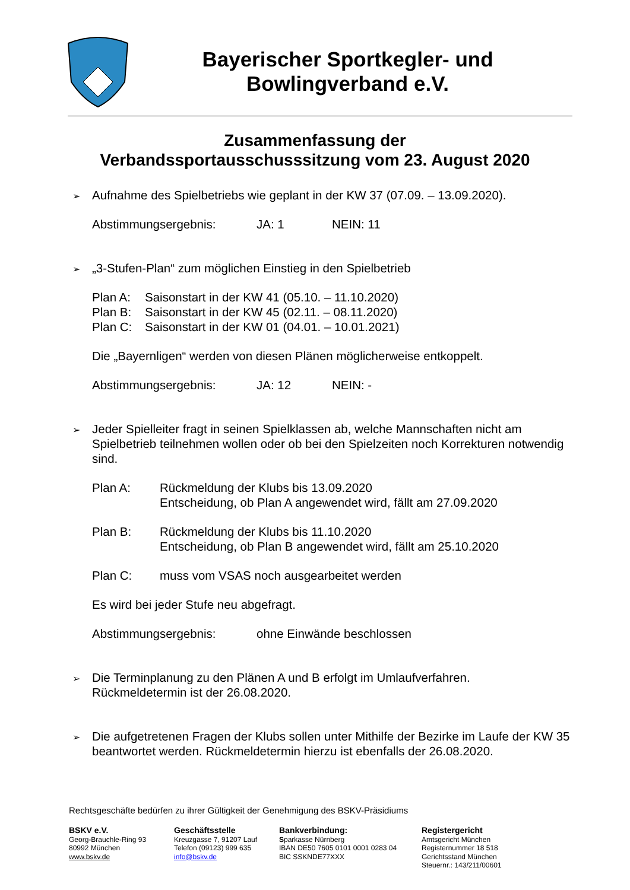Bayerischer Sportkegler- und
Bowlingverband e.V.
Zusammenfassung der
Verbandssportausschusssitzung vom 23. August 2020
➢
Aufnahme des Spielbetriebs wie geplant in der KW 37 (07.09. – 13.09.2020).
Abstimmungsergebnis: JA: 1 NEIN: 11
➢
„3-Stufen-Plan“ zum möglichen Einstieg in den Spielbetrieb
Plan A: Saisonstart in der KW 41 (05.10. – 11.10.2020)
Plan B: Saisonstart in der KW 45 (02.11. – 08.11.2020)
Plan C: Saisonstart in der KW 01 (04.01. – 10.01.2021)
Die „Bayernligen“ werden von diesen Plänen möglicherweise entkoppelt.
Abstimmungsergebnis: JA: 12 NEIN: -
➢
Jeder Spielleiter fragt in seinen Spielklassen ab, welche Mannschaften nicht am Spielbetrieb teilnehmen wollen oder ob bei den Spielzeiten noch Korrekturen notwendig sind.
Plan A: Rückmeldung der Klubs bis 13.09.2020
Entscheidung, ob Plan A angewendet wird, fällt am 27.09.2020
Plan B: Rückmeldung der Klubs bis 11.10.2020
Entscheidung, ob Plan B angewendet wird, fällt am 25.10.2020
Plan C: muss vom VSAS noch ausgearbeitet werden
Es wird bei jeder Stufe neu abgefragt.
Abstimmungsergebnis: ohne Einwände beschlossen
➢
Die Terminplanung zu den Plänen A und B erfolgt im Umlaufverfahren.
Rückmeldetermin ist der 26.08.2020.
➢
Die aufgetretenen Fragen der Klubs sollen unter Mithilfe der Bezirke im Laufe der KW 35 beantwortet werden. Rückmeldetermin hierzu ist ebenfalls der 26.08.2020.
Rechtsgeschäfte bedürfen zu ihrer Gültigkeit der Genehmigung des BSKV-Präsidiums
BSKV e.V.
Georg-Brauchle-Ring 93
80992 München
www.bskv.de
Geschäftsstelle
Kreuzgasse 7, 91207 Lauf
Telefon (09123) 999 635
info@bskv.de
Bankverbindung:
Sparkasse Nürnberg
IBAN DE50 7605 0101 0001 0283 04
BIC SSKNDE77XXX
Registergericht
Amtsgericht München
Registernummer 18 518
Gerichtsstand München
Steuernr.: 143/211/00601